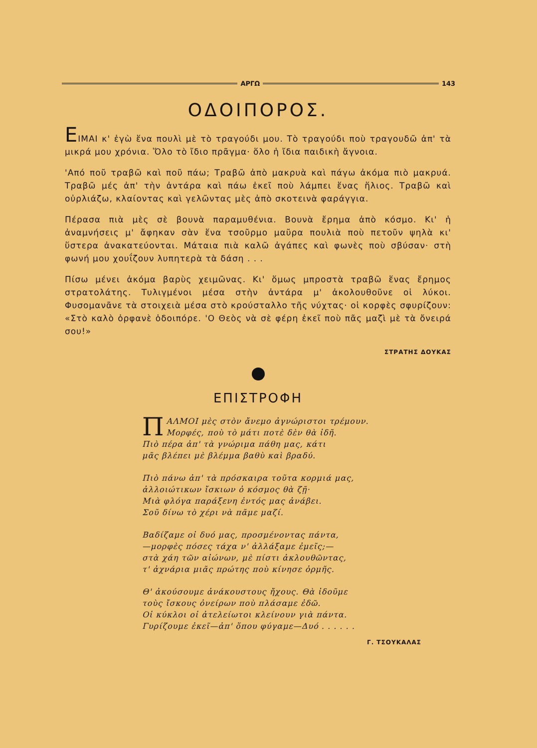ΑΡΓΩ 143
ΟΔΟΙΠΟΡΟΣ.
ΕΙΜΑΙ κ' ἐγὼ ἕνα πουλὶ μὲ τὸ τραγούδι μου. Τὸ τραγούδι ποὺ τραγουδῶ ἀπ' τὰ μικρά μου χρόνια. Ὅλο τὸ ἴδιο πρᾶγμα· ὅλο ἡ ἴδια παιδικὴ ἄγνοια.
'Από ποῦ τραβῶ καὶ ποῦ πάω; Τραβῶ ἀπὸ μακρυὰ καὶ πάγω ἀκόμα πιὸ μακρυά. Τραβῶ μές ἀπ' τὴν ἀντάρα καὶ πάω ἐκεῖ ποὺ λάμπει ἕνας ἥλιος. Τραβῶ καὶ οὐρλιάζω, κλαίοντας καὶ γελῶντας μὲς ἀπὸ σκοτεινὰ φαράγγια.
Πέρασα πιὰ μὲς σὲ βουνὰ παραμυθένια. Βουνὰ ἔρημα ἀπὸ κόσμο. Κι' ἡ ἀναμνήσεις μ' ἄφηκαν σὰν ἕνα τσοῦρμο μαῦρα πουλιὰ ποὺ πετοῦν ψηλὰ κι' ὕστερα ἀνακατεύονται. Μάταια πιὰ καλῶ ἀγάπες καὶ φωνὲς ποὺ σβύσαν· στὴ φωνή μου χουΐζουν λυπητερὰ τὰ δάση . . .
Πίσω μένει ἀκόμα βαρὺς χειμῶνας. Κι' ὅμως μπροστὰ τραβῶ ἕνας ἔρημος στρατολάτης. Τυλιγμένοι μέσα στὴν ἀντάρα μ' ἀκολουθοῦνε οἱ λύκοι. Φυσομανᾶνε τὰ στοιχειὰ μέσα στὸ κρούσταλλο τῆς νύχτας· οἱ κορφὲς σφυρίζουν: «Στὸ καλὸ ὀρφανὲ ὁδοιπόρε. 'Ο Θεὸς νὰ σὲ φέρη ἐκεῖ ποὺ πᾶς μαζὶ μὲ τὰ ὄνειρά σου!»
ΣΤΡΑΤΗΣ ΔΟΥΚΑΣ
ΕΠΙΣΤΡΟΦΗ
ΠΑΛΜΟΙ μὲς στὸν ἄνεμο ἀγνώριστοι τρέμουν.
Μορφές, ποὺ τὸ μάτι ποτὲ δὲν θὰ ἰδῆ.
Πιὸ πέρα ἀπ' τὰ γνώριμα πάθη μας, κάτι
μᾶς βλέπει μὲ βλέμμα βαθὺ καὶ βραδύ.
Πιὸ πάνω ἀπ' τὰ πρόσκαιρα τοῦτα κορμιά μας,
ἀλλοιώτικων ἴσκιων ὁ κόσμος θὰ ζῇ·
Μιὰ φλόγα παράξενη ἐντός μας ἀνάβει.
Σοῦ δίνω τὸ χέρι νὰ πᾶμε μαζί.
Βαδίζαμε οἱ δυό μας, προσμένοντας πάντα,
—μορφὲς πόσες τάχα ν' ἀλλάξαμε ἐμεῖς;—
στὰ χάη τῶν αἰώνων, μὲ πίστι ἀκλουθῶντας,
τ' ἀχνάρια μιᾶς πρώτης ποὺ κίνησε ὁρμῆς.
Θ' ἀκούσουμε ἀνάκουστους ἤχους. Θὰ ἰδοῦμε
τοὺς ἴσκους ὀνείρων ποὺ πλάσαμε ἐδῶ.
Οἱ κύκλοι οἱ ἀτελείωτοι κλείνουν γιὰ πάντα.
Γυρίζουμε ἐκεῖ—ἀπ' ὅπου φύγαμε—Δυό . . . . . .
Γ. ΤΣΟΥΚΑΛΑΣ